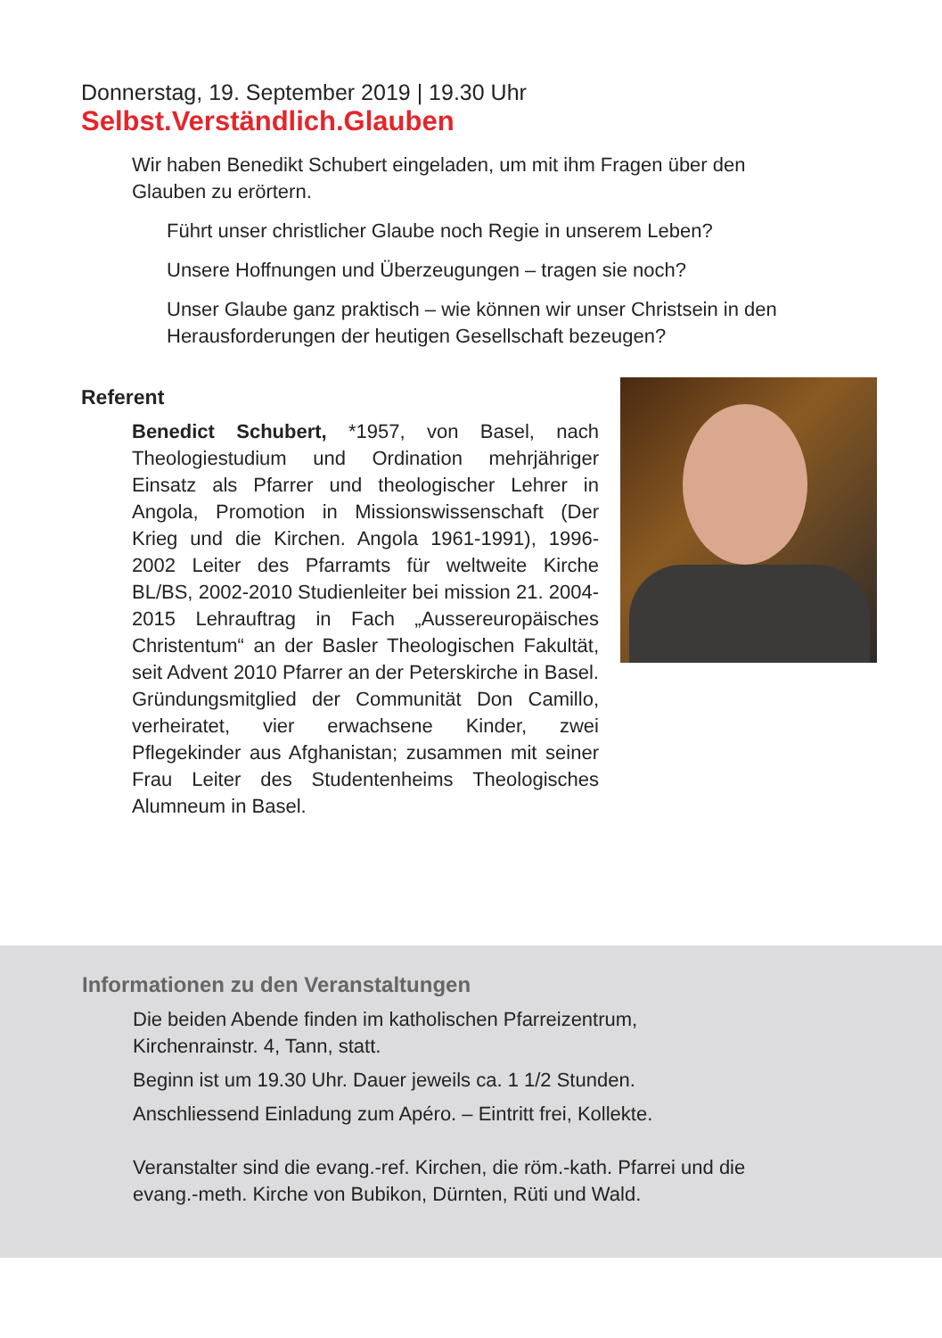Donnerstag, 19. September 2019 | 19.30 Uhr
Selbst.Verständlich.Glauben
Wir haben Benedikt Schubert eingeladen, um mit ihm Fragen über den Glauben zu erörtern.
Führt unser christlicher Glaube noch Regie in unserem Leben?
Unsere Hoffnungen und Überzeugungen – tragen sie noch?
Unser Glaube ganz praktisch – wie können wir unser Christsein in den Herausforderungen der heutigen Gesellschaft bezeugen?
Referent
Benedict Schubert, *1957, von Basel, nach Theologiestudium und Ordination mehrjähriger Einsatz als Pfarrer und theologischer Lehrer in Angola, Promotion in Missionswissenschaft (Der Krieg und die Kirchen. Angola 1961-1991), 1996-2002 Leiter des Pfarramts für weltweite Kirche BL/BS, 2002-2010 Studienleiter bei mission 21. 2004-2015 Lehrauftrag in Fach „Aussereuropäisches Christentum“ an der Basler Theologischen Fakultät, seit Advent 2010 Pfarrer an der Peterskirche in Basel. Gründungsmitglied der Communität Don Camillo, verheiratet, vier erwachsene Kinder, zwei Pflegekinder aus Afghanistan; zusammen mit seiner Frau Leiter des Studentenheims Theologisches Alumneum in Basel.
Informationen zu den Veranstaltungen
Die beiden Abende finden im katholischen Pfarreizentrum,
Kirchenrainstr. 4, Tann, statt.
Beginn ist um 19.30 Uhr. Dauer jeweils ca. 1 1/2 Stunden.
Anschliessend Einladung zum Apéro. – Eintritt frei, Kollekte.
Veranstalter sind die evang.-ref. Kirchen, die röm.-kath. Pfarrei und die
evang.-meth. Kirche von Bubikon, Dürnten, Rüti und Wald.